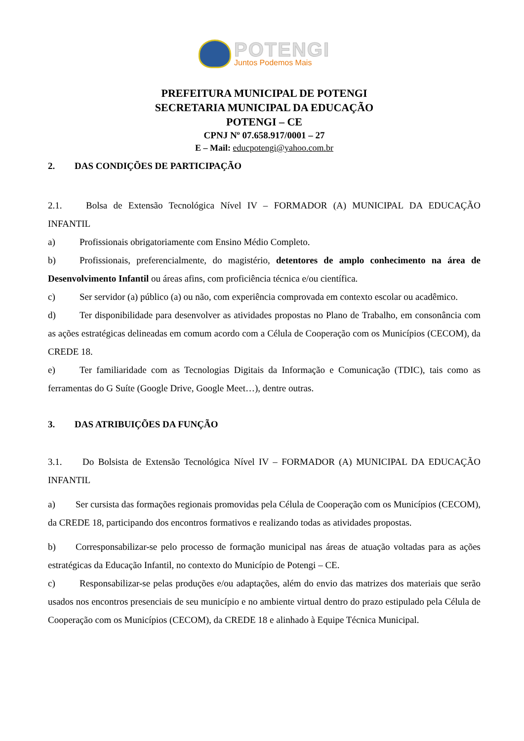POTENGI
Juntos Podemos Mais
PREFEITURA MUNICIPAL DE POTENGI
SECRETARIA MUNICIPAL DA EDUCAÇÃO
POTENGI – CE
CPNJ Nº 07.658.917/0001 – 27
E – Mail: educpotengi@yahoo.com.br
2. DAS CONDIÇÕES DE PARTICIPAÇÃO
2.1. Bolsa de Extensão Tecnológica Nível IV – FORMADOR (A) MUNICIPAL DA EDUCAÇÃO INFANTIL
a) Profissionais obrigatoriamente com Ensino Médio Completo.
b) Profissionais, preferencialmente, do magistério, detentores de amplo conhecimento na área de Desenvolvimento Infantil ou áreas afins, com proficiência técnica e/ou científica.
c) Ser servidor (a) público (a) ou não, com experiência comprovada em contexto escolar ou acadêmico.
d) Ter disponibilidade para desenvolver as atividades propostas no Plano de Trabalho, em consonância com as ações estratégicas delineadas em comum acordo com a Célula de Cooperação com os Municípios (CECOM), da CREDE 18.
e) Ter familiaridade com as Tecnologias Digitais da Informação e Comunicação (TDIC), tais como as ferramentas do G Suíte (Google Drive, Google Meet…), dentre outras.
3. DAS ATRIBUIÇÕES DA FUNÇÃO
3.1. Do Bolsista de Extensão Tecnológica Nível IV – FORMADOR (A) MUNICIPAL DA EDUCAÇÃO INFANTIL
a) Ser cursista das formações regionais promovidas pela Célula de Cooperação com os Municípios (CECOM), da CREDE 18, participando dos encontros formativos e realizando todas as atividades propostas.
b) Corresponsabilizar-se pelo processo de formação municipal nas áreas de atuação voltadas para as ações estratégicas da Educação Infantil, no contexto do Município de Potengi – CE.
c) Responsabilizar-se pelas produções e/ou adaptações, além do envio das matrizes dos materiais que serão usados nos encontros presenciais de seu município e no ambiente virtual dentro do prazo estipulado pela Célula de Cooperação com os Municípios (CECOM), da CREDE 18 e alinhado à Equipe Técnica Municipal.